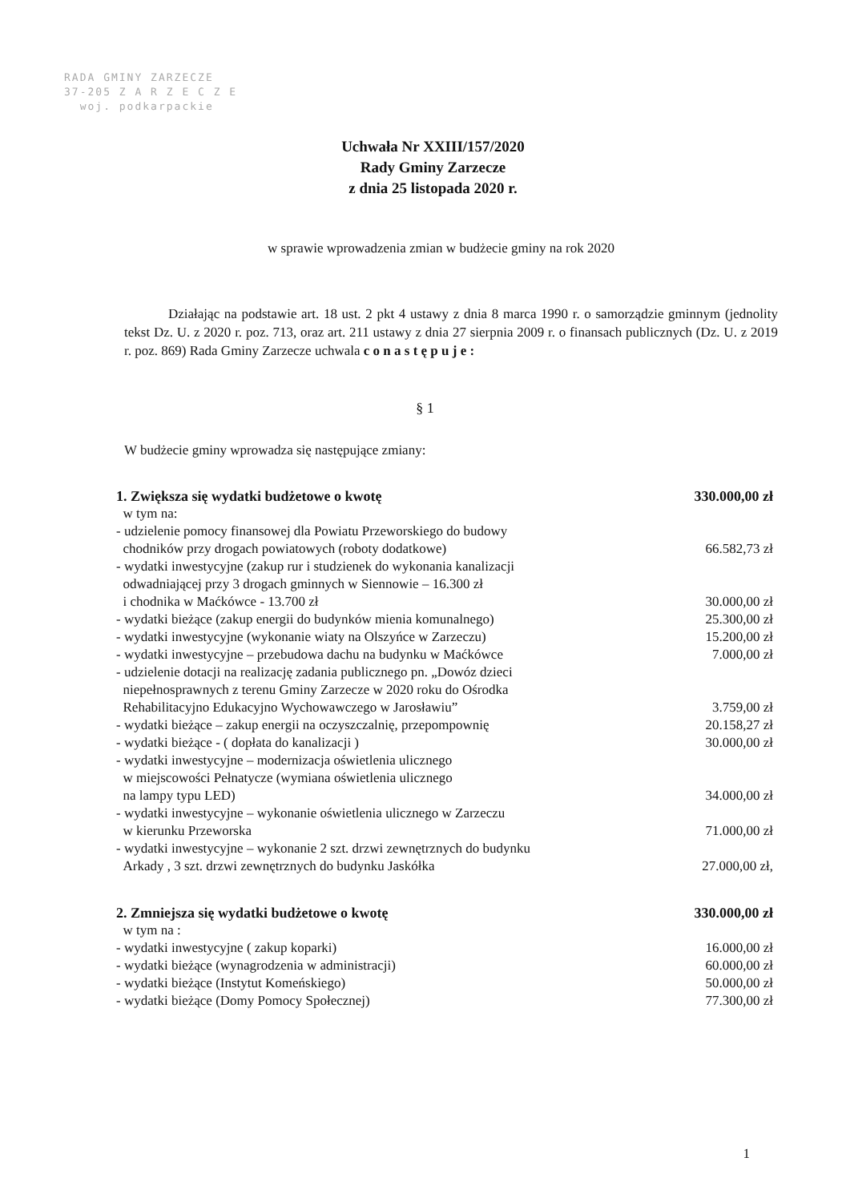RADA GMINY ZARZECZE
37-205 Z A R Z E C Z E
woj. podkarpackie
Uchwała Nr XXIII/157/2020
Rady Gminy Zarzecze
z dnia 25 listopada 2020 r.
w sprawie wprowadzenia zmian w budżecie gminy na rok 2020
Działając na podstawie art. 18 ust. 2 pkt 4 ustawy z dnia 8 marca 1990 r. o samorządzie gminnym (jednolity tekst Dz. U. z 2020 r. poz. 713, oraz art. 211 ustawy z dnia 27 sierpnia 2009 r. o finansach publicznych (Dz. U. z 2019 r. poz. 869) Rada Gminy Zarzecze uchwala c o n a s t ę p u j e :
§ 1
W budżecie gminy wprowadza się następujące zmiany:
1. Zwiększa się wydatki budżetowe o kwotę
330.000,00 zł
w tym na:
- udzielenie pomocy finansowej dla Powiatu Przeworskiego do budowy
chodników przy drogach powiatowych (roboty dodatkowe)
66.582,73 zł
- wydatki inwestycyjne (zakup rur i studzienek do wykonania kanalizacji
odwadniającej przy 3 drogach gminnych w Siennowie – 16.300 zł
i chodnika w Maćkówce - 13.700 zł
30.000,00 zł
- wydatki bieżące (zakup energii do budynków mienia komunalnego)
25.300,00 zł
- wydatki inwestycyjne (wykonanie wiaty na Olszyńce w Zarzeczu)
15.200,00 zł
- wydatki inwestycyjne – przebudowa dachu na budynku w Maćkówce
7.000,00 zł
- udzielenie dotacji na realizację zadania publicznego pn. „Dowóz dzieci
niepełnosprawnych z terenu Gminy Zarzecze w 2020 roku do Ośrodka
Rehabilitacyjno Edukacyjno Wychowawczego w Jarosławiu”
3.759,00 zł
- wydatki bieżące – zakup energii na oczyszczalnię, przepompownię
20.158,27 zł
- wydatki bieżące - ( dopłata do kanalizacji )
30.000,00 zł
- wydatki inwestycyjne – modernizacja oświetlenia ulicznego
w miejscowości Pełnatycze (wymiana oświetlenia ulicznego
na lampy typu LED)
34.000,00 zł
- wydatki inwestycyjne – wykonanie oświetlenia ulicznego w Zarzeczu
w kierunku Przeworska
71.000,00 zł
- wydatki inwestycyjne – wykonanie 2 szt. drzwi zewnętrznych do budynku
Arkady , 3 szt. drzwi zewnętrznych do budynku Jaskółka
27.000,00 zł,
2. Zmniejsza się wydatki budżetowe o kwotę
330.000,00 zł
w tym na :
- wydatki inwestycyjne ( zakup koparki)
16.000,00 zł
- wydatki bieżące (wynagrodzenia w administracji)
60.000,00 zł
- wydatki bieżące (Instytut Komeńskiego)
50.000,00 zł
- wydatki bieżące (Domy Pomocy Społecznej)
77.300,00 zł
1